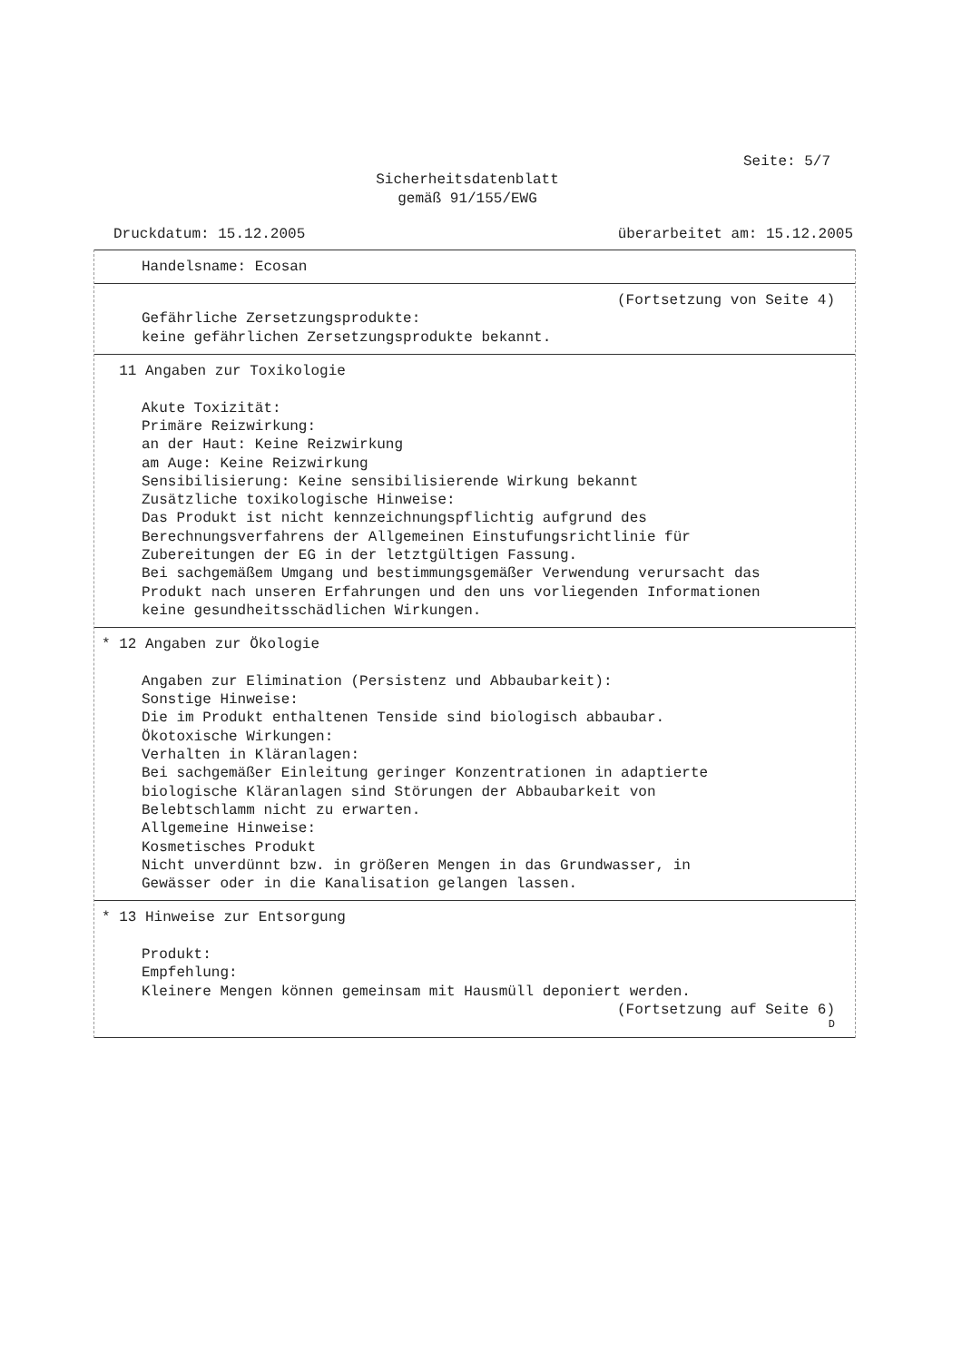Seite: 5/7
Sicherheitsdatenblatt
gemäß 91/155/EWG
Druckdatum: 15.12.2005 überarbeitet am: 15.12.2005
Handelsname: Ecosan
(Fortsetzung von Seite 4)
Gefährliche Zersetzungsprodukte:
keine gefährlichen Zersetzungsprodukte bekannt.
11 Angaben zur Toxikologie
Akute Toxizität:
Primäre Reizwirkung:
an der Haut: Keine Reizwirkung
am Auge: Keine Reizwirkung
Sensibilisierung: Keine sensibilisierende Wirkung bekannt
Zusätzliche toxikologische Hinweise:
Das Produkt ist nicht kennzeichnungspflichtig aufgrund des
Berechnungsverfahrens der Allgemeinen Einstufungsrichtlinie für
Zubereitungen der EG in der letztgültigen Fassung.
Bei sachgemäßem Umgang und bestimmungsgemäßer Verwendung verursacht das
Produkt nach unseren Erfahrungen und den uns vorliegenden Informationen
keine gesundheitsschädlichen Wirkungen.
* 12 Angaben zur Ökologie
Angaben zur Elimination (Persistenz und Abbaubarkeit):
Sonstige Hinweise:
Die im Produkt enthaltenen Tenside sind biologisch abbaubar.
Ökotoxische Wirkungen:
Verhalten in Kläranlagen:
Bei sachgemäßer Einleitung geringer Konzentrationen in adaptierte
biologische Kläranlagen sind Störungen der Abbaubarkeit von
Belebtschlamm nicht zu erwarten.
Allgemeine Hinweise:
Kosmetisches Produkt
Nicht unverdünnt bzw. in größeren Mengen in das Grundwasser, in
Gewässer oder in die Kanalisation gelangen lassen.
* 13 Hinweise zur Entsorgung
Produkt:
Empfehlung:
Kleinere Mengen können gemeinsam mit Hausmüll deponiert werden.
(Fortsetzung auf Seite 6)
D